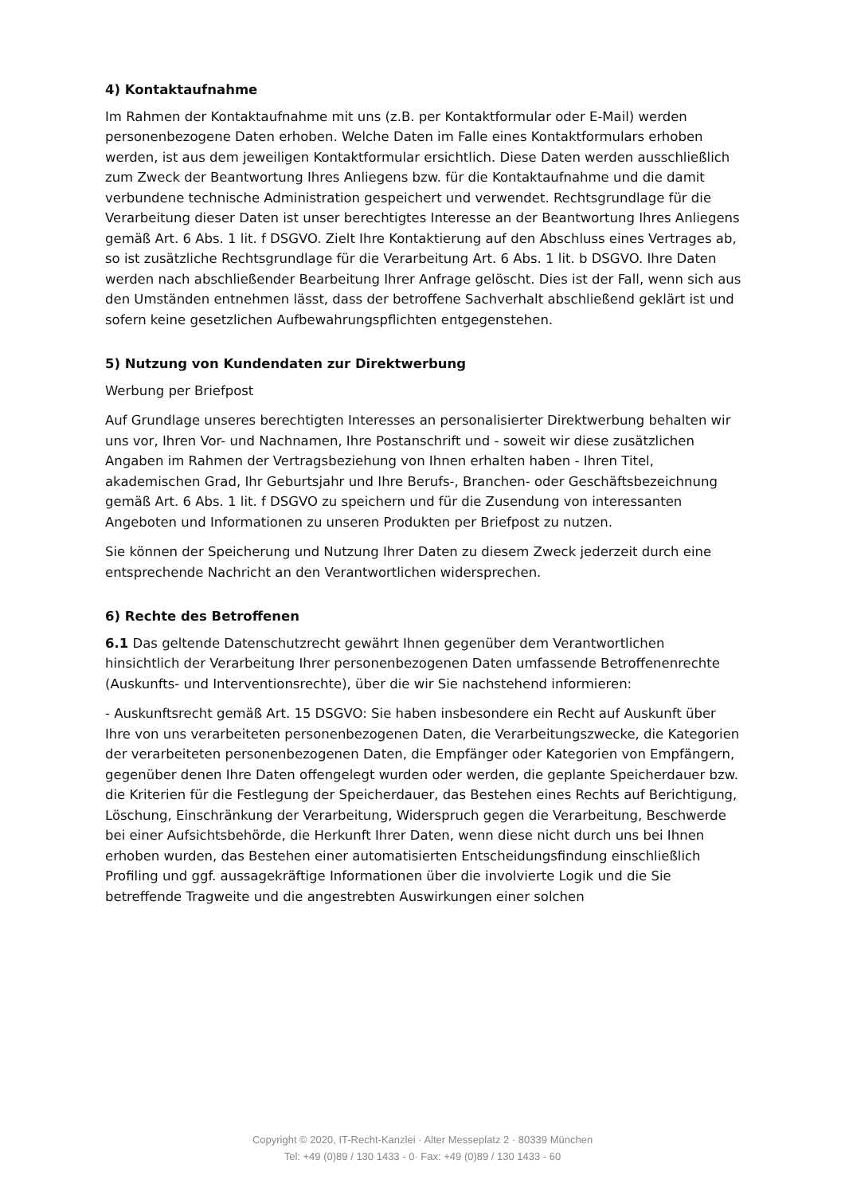4) Kontaktaufnahme
Im Rahmen der Kontaktaufnahme mit uns (z.B. per Kontaktformular oder E-Mail) werden personenbezogene Daten erhoben. Welche Daten im Falle eines Kontaktformulars erhoben werden, ist aus dem jeweiligen Kontaktformular ersichtlich. Diese Daten werden ausschließlich zum Zweck der Beantwortung Ihres Anliegens bzw. für die Kontaktaufnahme und die damit verbundene technische Administration gespeichert und verwendet. Rechtsgrundlage für die Verarbeitung dieser Daten ist unser berechtigtes Interesse an der Beantwortung Ihres Anliegens gemäß Art. 6 Abs. 1 lit. f DSGVO. Zielt Ihre Kontaktierung auf den Abschluss eines Vertrages ab, so ist zusätzliche Rechtsgrundlage für die Verarbeitung Art. 6 Abs. 1 lit. b DSGVO. Ihre Daten werden nach abschließender Bearbeitung Ihrer Anfrage gelöscht. Dies ist der Fall, wenn sich aus den Umständen entnehmen lässt, dass der betroffene Sachverhalt abschließend geklärt ist und sofern keine gesetzlichen Aufbewahrungspflichten entgegenstehen.
5) Nutzung von Kundendaten zur Direktwerbung
Werbung per Briefpost
Auf Grundlage unseres berechtigten Interesses an personalisierter Direktwerbung behalten wir uns vor, Ihren Vor- und Nachnamen, Ihre Postanschrift und - soweit wir diese zusätzlichen Angaben im Rahmen der Vertragsbeziehung von Ihnen erhalten haben - Ihren Titel, akademischen Grad, Ihr Geburtsjahr und Ihre Berufs-, Branchen- oder Geschäftsbezeichnung gemäß Art. 6 Abs. 1 lit. f DSGVO zu speichern und für die Zusendung von interessanten Angeboten und Informationen zu unseren Produkten per Briefpost zu nutzen.
Sie können der Speicherung und Nutzung Ihrer Daten zu diesem Zweck jederzeit durch eine entsprechende Nachricht an den Verantwortlichen widersprechen.
6) Rechte des Betroffenen
6.1 Das geltende Datenschutzrecht gewährt Ihnen gegenüber dem Verantwortlichen hinsichtlich der Verarbeitung Ihrer personenbezogenen Daten umfassende Betroffenenrechte (Auskunfts- und Interventionsrechte), über die wir Sie nachstehend informieren:
- Auskunftsrecht gemäß Art. 15 DSGVO: Sie haben insbesondere ein Recht auf Auskunft über Ihre von uns verarbeiteten personenbezogenen Daten, die Verarbeitungszwecke, die Kategorien der verarbeiteten personenbezogenen Daten, die Empfänger oder Kategorien von Empfängern, gegenüber denen Ihre Daten offengelegt wurden oder werden, die geplante Speicherdauer bzw. die Kriterien für die Festlegung der Speicherdauer, das Bestehen eines Rechts auf Berichtigung, Löschung, Einschränkung der Verarbeitung, Widerspruch gegen die Verarbeitung, Beschwerde bei einer Aufsichtsbehörde, die Herkunft Ihrer Daten, wenn diese nicht durch uns bei Ihnen erhoben wurden, das Bestehen einer automatisierten Entscheidungsfindung einschließlich Profiling und ggf. aussagekräftige Informationen über die involvierte Logik und die Sie betreffende Tragweite und die angestrebten Auswirkungen einer solchen
Copyright © 2020, IT-Recht-Kanzlei · Alter Messeplatz 2 · 80339 München
Tel: +49 (0)89 / 130 1433 - 0· Fax: +49 (0)89 / 130 1433 - 60